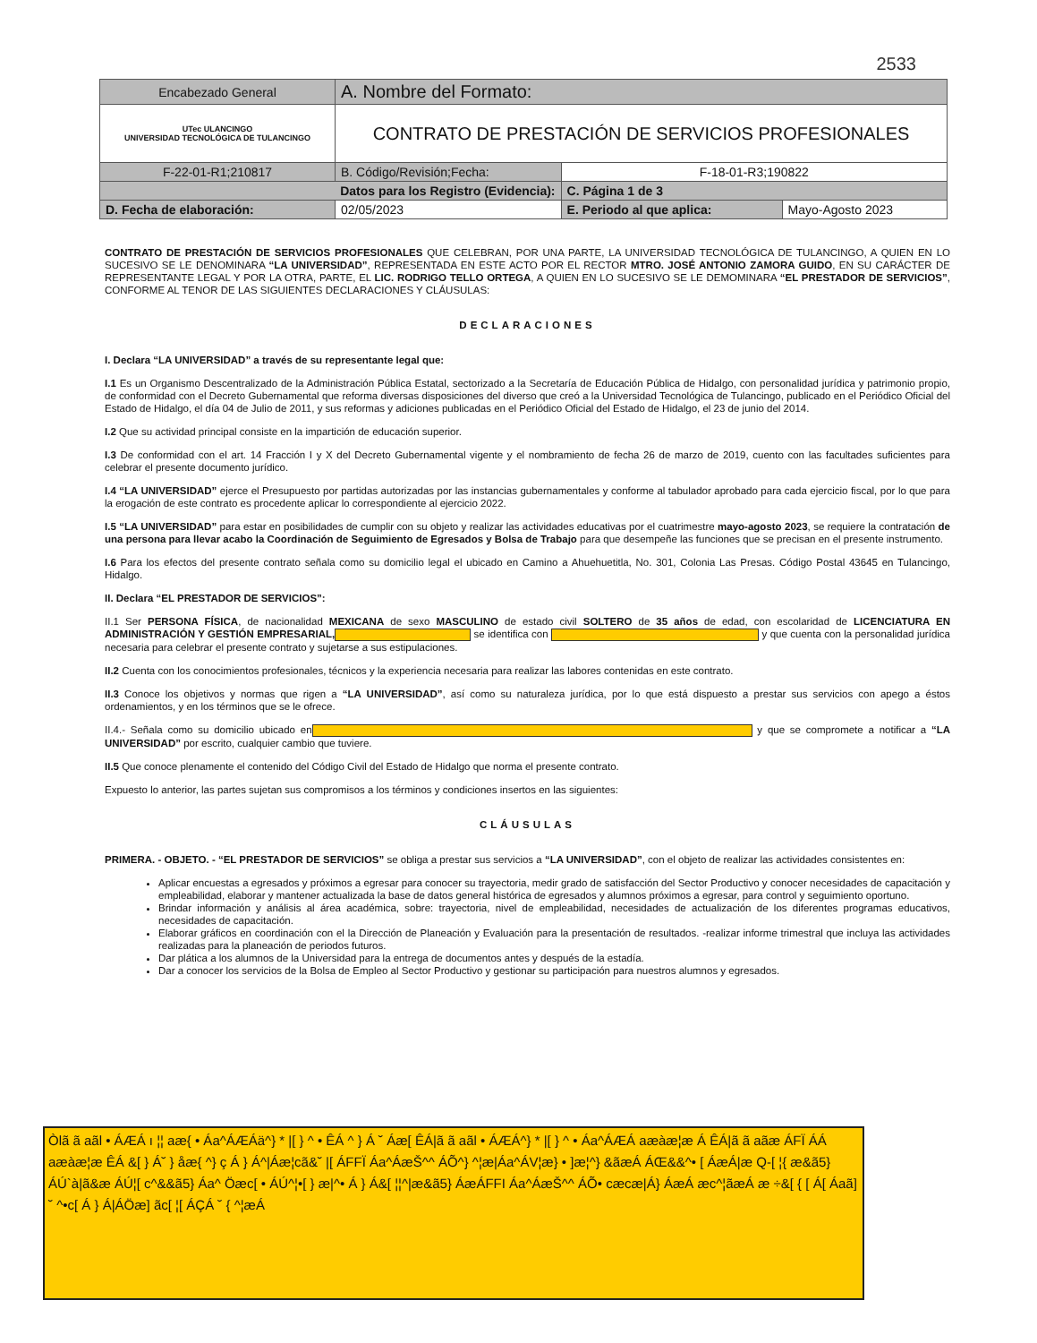2533
| Encabezado General | A. Nombre del Formato: | | |
| UTec ULANCINGO UNIVERSIDAD TECNOLÓGICA DE TULANCINGO | CONTRATO DE PRESTACIÓN DE SERVICIOS PROFESIONALES | | |
| F-22-01-R1;210817 | B. Código/Revisión;Fecha: | F-18-01-R3;190822 | |
| Datos para los Registro (Evidencia): | | C. Página 1 de 3 | |
| D. Fecha de elaboración: | 02/05/2023 | E. Periodo al que aplica: | Mayo-Agosto 2023 |
CONTRATO DE PRESTACIÓN DE SERVICIOS PROFESIONALES QUE CELEBRAN, POR UNA PARTE, LA UNIVERSIDAD TECNOLÓGICA DE TULANCINGO, A QUIEN EN LO SUCESIVO SE LE DENOMINARA “LA UNIVERSIDAD”, REPRESENTADA EN ESTE ACTO POR EL RECTOR MTRO. JOSÉ ANTONIO ZAMORA GUIDO, EN SU CARÁCTER DE REPRESENTANTE LEGAL Y POR LA OTRA, PARTE, EL LIC. RODRIGO TELLO ORTEGA, A QUIEN EN LO SUCESIVO SE LE DEMOMINARA “EL PRESTADOR DE SERVICIOS”, CONFORME AL TENOR DE LAS SIGUIENTES DECLARACIONES Y CLÁUSULAS:
DECLARACIONES
I. Declara “LA UNIVERSIDAD” a través de su representante legal que:
I.1 Es un Organismo Descentralizado de la Administración Pública Estatal, sectorizado a la Secretaría de Educación Pública de Hidalgo, con personalidad jurídica y patrimonio propio, de conformidad con el Decreto Gubernamental que reforma diversas disposiciones del diverso que creó a la Universidad Tecnológica de Tulancingo, publicado en el Periódico Oficial del Estado de Hidalgo, el día 04 de Julio de 2011, y sus reformas y adiciones publicadas en el Periódico Oficial del Estado de Hidalgo, el 23 de junio del 2014.
I.2 Que su actividad principal consiste en la impartición de educación superior.
I.3 De conformidad con el art. 14 Fracción I y X del Decreto Gubernamental vigente y el nombramiento de fecha 26 de marzo de 2019, cuento con las facultades suficientes para celebrar el presente documento jurídico.
I.4 “LA UNIVERSIDAD” ejerce el Presupuesto por partidas autorizadas por las instancias gubernamentales y conforme al tabulador aprobado para cada ejercicio fiscal, por lo que para la erogación de este contrato es procedente aplicar lo correspondiente al ejercicio 2022.
I.5 “LA UNIVERSIDAD” para estar en posibilidades de cumplir con su objeto y realizar las actividades educativas por el cuatrimestre mayo-agosto 2023, se requiere la contratación de una persona para llevar acabo la Coordinación de Seguimiento de Egresados y Bolsa de Trabajo para que desempeñe las funciones que se precisan en el presente instrumento.
I.6 Para los efectos del presente contrato señala como su domicilio legal el ubicado en Camino a Ahuehuetitla, No. 301, Colonia Las Presas. Código Postal 43645 en Tulancingo, Hidalgo.
II. Declara “EL PRESTADOR DE SERVICIOS”:
II.1 Ser PERSONA FÍSICA, de nacionalidad MEXICANA de sexo MASCULINO de estado civil SOLTERO de 35 años de edad, con escolaridad de LICENCIATURA EN ADMINISTRACIÓN Y GESTIÓN EMPRESARIAL, se identifica con y que cuenta con la personalidad jurídica necesaria para celebrar el presente contrato y sujetarse a sus estipulaciones.
II.2 Cuenta con los conocimientos profesionales, técnicos y la experiencia necesaria para realizar las labores contenidas en este contrato.
II.3 Conoce los objetivos y normas que rigen a “LA UNIVERSIDAD”, así como su naturaleza jurídica, por lo que está dispuesto a prestar sus servicios con apego a éstos ordenamientos, y en los términos que se le ofrece.
II.4.- Señala como su domicilio ubicado en y que se compromete a notificar a “LA UNIVERSIDAD” por escrito, cualquier cambio que tuviere.
II.5 Que conoce plenamente el contenido del Código Civil del Estado de Hidalgo que norma el presente contrato.
Expuesto lo anterior, las partes sujetan sus compromisos a los términos y condiciones insertos en las siguientes:
CLÁUSULAS
PRIMERA. - OBJETO. - “EL PRESTADOR DE SERVICIOS” se obliga a prestar sus servicios a “LA UNIVERSIDAD”, con el objeto de realizar las actividades consistentes en:
Aplicar encuestas a egresados y próximos a egresar para conocer su trayectoria, medir grado de satisfacción del Sector Productivo y conocer necesidades de capacitación y empleabilidad, elaborar y mantener actualizada la base de datos general histórica de egresados y alumnos próximos a egresar, para control y seguimiento oportuno.
Brindar información y análisis al área académica, sobre: trayectoria, nivel de empleabilidad, necesidades de actualización de los diferentes programas educativos, necesidades de capacitación.
Elaborar gráficos en coordinación con el la Dirección de Planeación y Evaluación para la presentación de resultados. -realizar informe trimestral que incluya las actividades realizadas para la planeación de periodos futuros.
Dar plática a los alumnos de la Universidad para la entrega de documentos antes y después de la estadía.
Dar a conocer los servicios de la Bolsa de Empleo al Sector Productivo y gestionar su participación para nuestros alumnos y egresados.
Òlã ã aãl • ÁÆÁ ı ¦¦ aæ{ • Áa^ÁÆÁä^} * |[ } ^ • ÊÁ ^ } Á ˘ Áæ[ ÊÁ|ã ã aãl • ÁÆÁ^} * |[ } ^ • Áa^ÁÆÁ aæàæ¦æ Á ÊÁ|ã ã aãæ ÁFÏ ÁÁ aæàæ¦æ ÊÁ &[ } Á˘ } åæ{ ^} ç Á } Á^|Áæ¦cã&˘ |[ ÁFFÏ Áa^ÁæŠ^^ ÁÕ^} ^¦æ|Áa^ÁV¦æ} • ]æ¦^} &ãæÁ ÁŒ&&^• [ ÁæÁ|æ Q-[ ¦{ æ&ã5} ÁÚ`à|ã&æ ÁÚ¦[ c^&&ã5} Áa^ Öæc[ • ÁÚ^¦•[ } æ|^• Á } Á&[ ¦¦^|æ&ã5} ÁæÁFFI Áa^ÁæŠ^^ ÁÕ• cæcæ|Á} ÁæÁ æc^¦ãæÁ æ ÷&[ { [ Á[ Áaã] ˘ ^•c[ Á } Á|ÁÖæ] ãc[ ¦[ ÁÇÁ ˘ { ^¦æÁ